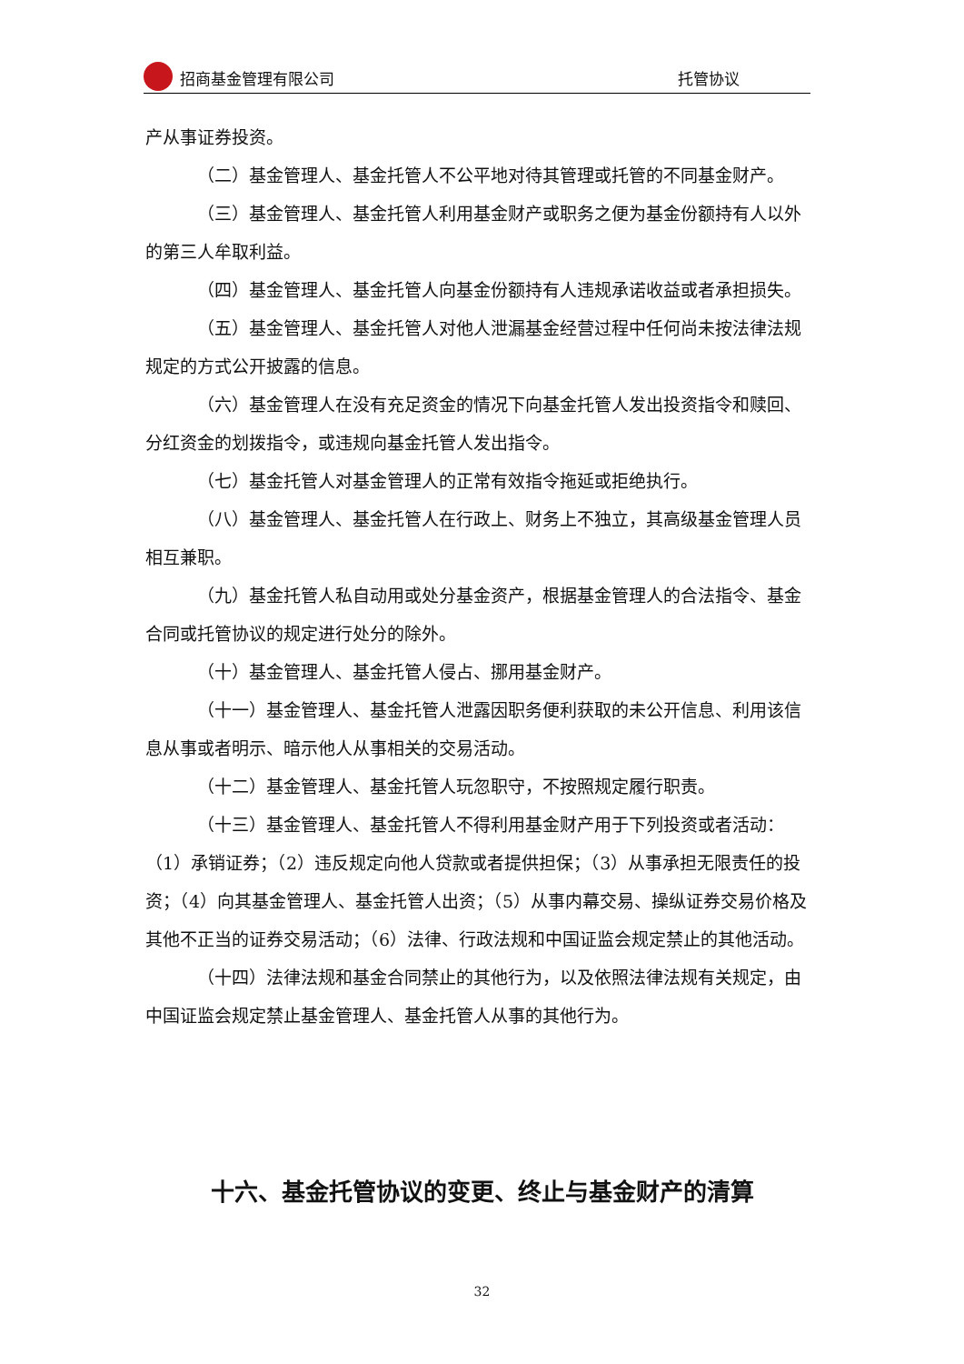招商基金管理有限公司
托管协议
产从事证券投资。
（二）基金管理人、基金托管人不公平地对待其管理或托管的不同基金财产。
（三）基金管理人、基金托管人利用基金财产或职务之便为基金份额持有人以外的第三人牟取利益。
（四）基金管理人、基金托管人向基金份额持有人违规承诺收益或者承担损失。
（五）基金管理人、基金托管人对他人泄漏基金经营过程中任何尚未按法律法规规定的方式公开披露的信息。
（六）基金管理人在没有充足资金的情况下向基金托管人发出投资指令和赎回、分红资金的划拨指令，或违规向基金托管人发出指令。
（七）基金托管人对基金管理人的正常有效指令拖延或拒绝执行。
（八）基金管理人、基金托管人在行政上、财务上不独立，其高级基金管理人员相互兼职。
（九）基金托管人私自动用或处分基金资产，根据基金管理人的合法指令、基金合同或托管协议的规定进行处分的除外。
（十）基金管理人、基金托管人侵占、挪用基金财产。
（十一）基金管理人、基金托管人泄露因职务便利获取的未公开信息、利用该信息从事或者明示、暗示他人从事相关的交易活动。
（十二）基金管理人、基金托管人玩忽职守，不按照规定履行职责。
（十三）基金管理人、基金托管人不得利用基金财产用于下列投资或者活动：（1）承销证券；（2）违反规定向他人贷款或者提供担保；（3）从事承担无限责任的投资；（4）向其基金管理人、基金托管人出资；（5）从事内幕交易、操纵证券交易价格及其他不正当的证券交易活动；（6）法律、行政法规和中国证监会规定禁止的其他活动。
（十四）法律法规和基金合同禁止的其他行为，以及依照法律法规有关规定，由中国证监会规定禁止基金管理人、基金托管人从事的其他行为。
十六、基金托管协议的变更、终止与基金财产的清算
32